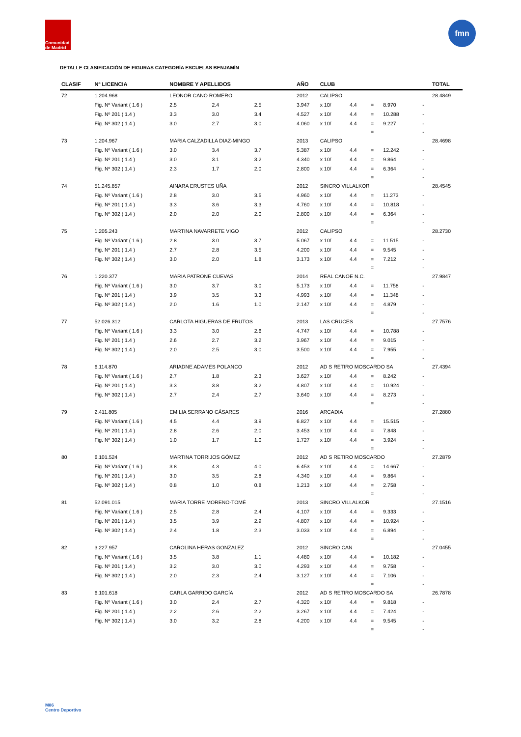Comunidad de Madrid
fmn
DETALLE CLASIFICACIÓN DE FIGURAS CATEGORÍA ESCUELAS BENJAMÍN
| CLASIF | Nº LICENCIA | NOMBRE Y APELLIDOS | | | AÑO | CLUB | | | | | TOTAL |
| --- | --- | --- | --- | --- | --- | --- | --- | --- | --- | --- | --- |
| 72 | 1.204.968 | LEONOR CANO ROMERO | | | 2012 | CALIPSO | | | | | 28.4849 |
| | Fig. Nº Variant ( 1.6 ) | 2.5 | 2.4 | 2.5 | 3.947 | x 10/ | 4.4 | = | 8.970 | - | |
| | Fig. Nº 201 ( 1.4 ) | 3.3 | 3.0 | 3.4 | 4.527 | x 10/ | 4.4 | = | 10.288 | - | |
| | Fig. Nº 302 ( 1.4 ) | 3.0 | 2.7 | 3.0 | 4.060 | x 10/ | 4.4 | = | 9.227 | - | |
| | | | | | | | | = | | - | |
| 73 | 1.204.967 | MARIA CALZADILLA DIAZ-MINGO | | | 2013 | CALIPSO | | | | | 28.4698 |
| | Fig. Nº Variant ( 1.6 ) | 3.0 | 3.4 | 3.7 | 5.387 | x 10/ | 4.4 | = | 12.242 | - | |
| | Fig. Nº 201 ( 1.4 ) | 3.0 | 3.1 | 3.2 | 4.340 | x 10/ | 4.4 | = | 9.864 | - | |
| | Fig. Nº 302 ( 1.4 ) | 2.3 | 1.7 | 2.0 | 2.800 | x 10/ | 4.4 | = | 6.364 | - | |
| | | | | | | | | = | | - | |
| 74 | 51.245.857 | AINARA ERUSTES UÑA | | | 2012 | SINCRO VILLALKOR | | | | | 28.4545 |
| | Fig. Nº Variant ( 1.6 ) | 2.8 | 3.0 | 3.5 | 4.960 | x 10/ | 4.4 | = | 11.273 | - | |
| | Fig. Nº 201 ( 1.4 ) | 3.3 | 3.6 | 3.3 | 4.760 | x 10/ | 4.4 | = | 10.818 | - | |
| | Fig. Nº 302 ( 1.4 ) | 2.0 | 2.0 | 2.0 | 2.800 | x 10/ | 4.4 | = | 6.364 | - | |
| | | | | | | | | = | | - | |
| 75 | 1.205.243 | MARTINA NAVARRETE VIGO | | | 2012 | CALIPSO | | | | | 28.2730 |
| | Fig. Nº Variant ( 1.6 ) | 2.8 | 3.0 | 3.7 | 5.067 | x 10/ | 4.4 | = | 11.515 | - | |
| | Fig. Nº 201 ( 1.4 ) | 2.7 | 2.8 | 3.5 | 4.200 | x 10/ | 4.4 | = | 9.545 | - | |
| | Fig. Nº 302 ( 1.4 ) | 3.0 | 2.0 | 1.8 | 3.173 | x 10/ | 4.4 | = | 7.212 | - | |
| | | | | | | | | = | | - | |
| 76 | 1.220.377 | MARIA PATRONE CUEVAS | | | 2014 | REAL CANOE N.C. | | | | | 27.9847 |
| | Fig. Nº Variant ( 1.6 ) | 3.0 | 3.7 | 3.0 | 5.173 | x 10/ | 4.4 | = | 11.758 | - | |
| | Fig. Nº 201 ( 1.4 ) | 3.9 | 3.5 | 3.3 | 4.993 | x 10/ | 4.4 | = | 11.348 | - | |
| | Fig. Nº 302 ( 1.4 ) | 2.0 | 1.6 | 1.0 | 2.147 | x 10/ | 4.4 | = | 4.879 | - | |
| | | | | | | | | = | | - | |
| 77 | 52.026.312 | CARLOTA HIGUERAS DE FRUTOS | | | 2013 | LAS CRUCES | | | | | 27.7576 |
| | Fig. Nº Variant ( 1.6 ) | 3.3 | 3.0 | 2.6 | 4.747 | x 10/ | 4.4 | = | 10.788 | - | |
| | Fig. Nº 201 ( 1.4 ) | 2.6 | 2.7 | 3.2 | 3.967 | x 10/ | 4.4 | = | 9.015 | - | |
| | Fig. Nº 302 ( 1.4 ) | 2.0 | 2.5 | 3.0 | 3.500 | x 10/ | 4.4 | = | 7.955 | - | |
| | | | | | | | | = | | - | |
| 78 | 6.114.870 | ARIADNE ADAMES POLANCO | | | 2012 | AD S RETIRO MOSCARDO SA | | | | | 27.4394 |
| | Fig. Nº Variant ( 1.6 ) | 2.7 | 1.8 | 2.3 | 3.627 | x 10/ | 4.4 | = | 8.242 | - | |
| | Fig. Nº 201 ( 1.4 ) | 3.3 | 3.8 | 3.2 | 4.807 | x 10/ | 4.4 | = | 10.924 | - | |
| | Fig. Nº 302 ( 1.4 ) | 2.7 | 2.4 | 2.7 | 3.640 | x 10/ | 4.4 | = | 8.273 | - | |
| | | | | | | | | = | | - | |
| 79 | 2.411.805 | EMILIA SERRANO CÁSARES | | | 2016 | ARCADIA | | | | | 27.2880 |
| | Fig. Nº Variant ( 1.6 ) | 4.5 | 4.4 | 3.9 | 6.827 | x 10/ | 4.4 | = | 15.515 | - | |
| | Fig. Nº 201 ( 1.4 ) | 2.8 | 2.6 | 2.0 | 3.453 | x 10/ | 4.4 | = | 7.848 | - | |
| | Fig. Nº 302 ( 1.4 ) | 1.0 | 1.7 | 1.0 | 1.727 | x 10/ | 4.4 | = | 3.924 | - | |
| | | | | | | | | = | | - | |
| 80 | 6.101.524 | MARTINA TORRIJOS GÓMEZ | | | 2012 | AD S RETIRO MOSCARDO | | | | | 27.2879 |
| | Fig. Nº Variant ( 1.6 ) | 3.8 | 4.3 | 4.0 | 6.453 | x 10/ | 4.4 | = | 14.667 | - | |
| | Fig. Nº 201 ( 1.4 ) | 3.0 | 3.5 | 2.8 | 4.340 | x 10/ | 4.4 | = | 9.864 | - | |
| | Fig. Nº 302 ( 1.4 ) | 0.8 | 1.0 | 0.8 | 1.213 | x 10/ | 4.4 | = | 2.758 | - | |
| | | | | | | | | = | | - | |
| 81 | 52.091.015 | MARIA TORRE MORENO-TOMÉ | | | 2013 | SINCRO VILLALKOR | | | | | 27.1516 |
| | Fig. Nº Variant ( 1.6 ) | 2.5 | 2.8 | 2.4 | 4.107 | x 10/ | 4.4 | = | 9.333 | - | |
| | Fig. Nº 201 ( 1.4 ) | 3.5 | 3.9 | 2.9 | 4.807 | x 10/ | 4.4 | = | 10.924 | - | |
| | Fig. Nº 302 ( 1.4 ) | 2.4 | 1.8 | 2.3 | 3.033 | x 10/ | 4.4 | = | 6.894 | - | |
| | | | | | | | | = | | - | |
| 82 | 3.227.957 | CAROLINA HERAS GONZALEZ | | | 2012 | SINCRO CAN | | | | | 27.0455 |
| | Fig. Nº Variant ( 1.6 ) | 3.5 | 3.8 | 1.1 | 4.480 | x 10/ | 4.4 | = | 10.182 | - | |
| | Fig. Nº 201 ( 1.4 ) | 3.2 | 3.0 | 3.0 | 4.293 | x 10/ | 4.4 | = | 9.758 | - | |
| | Fig. Nº 302 ( 1.4 ) | 2.0 | 2.3 | 2.4 | 3.127 | x 10/ | 4.4 | = | 7.106 | - | |
| | | | | | | | | = | | - | |
| 83 | 6.101.618 | CARLA GARRIDO GARCÍA | | | 2012 | AD S RETIRO MOSCARDO SA | | | | | 26.7878 |
| | Fig. Nº Variant ( 1.6 ) | 3.0 | 2.4 | 2.7 | 4.320 | x 10/ | 4.4 | = | 9.818 | - | |
| | Fig. Nº 201 ( 1.4 ) | 2.2 | 2.6 | 2.2 | 3.267 | x 10/ | 4.4 | = | 7.424 | - | |
| | Fig. Nº 302 ( 1.4 ) | 3.0 | 3.2 | 2.8 | 4.200 | x 10/ | 4.4 | = | 9.545 | - | |
| | | | | | | | | = | | - | |
M86
Centro Deportivo